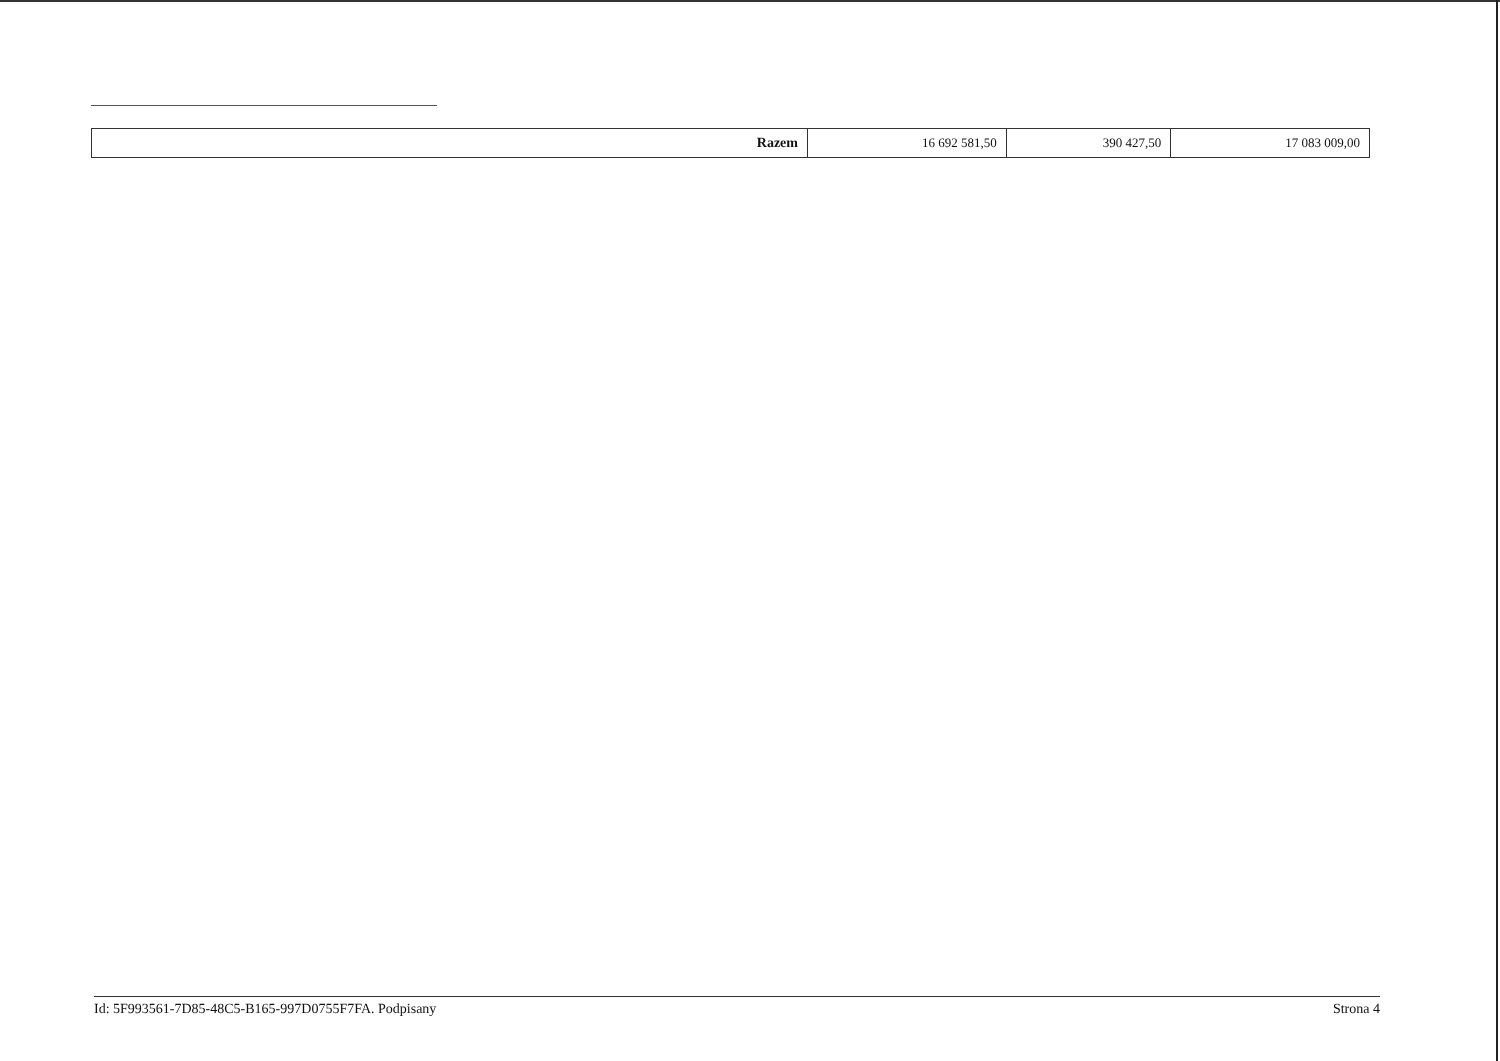| Razem | 16 692 581,50 | 390 427,50 | 17 083 009,00 |
Id: 5F993561-7D85-48C5-B165-997D0755F7FA. Podpisany Strona 4